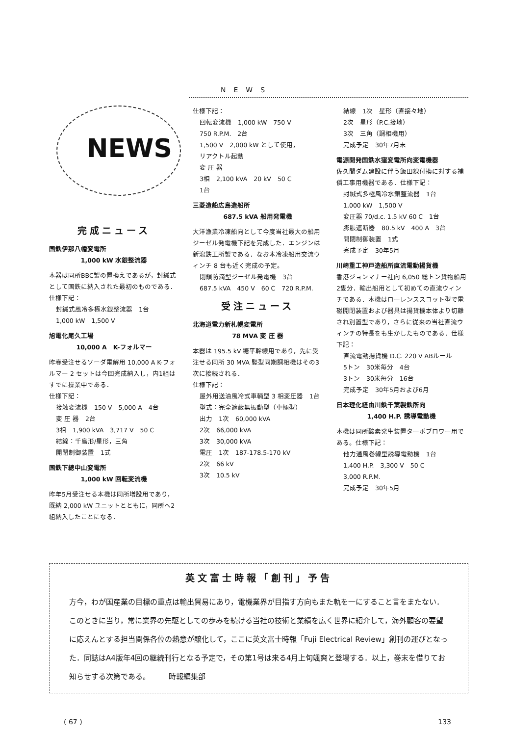NEWS
NEWS
完成ニュース
国鉄伊那八幡変電所
1,000 kW 水銀整流器
本器は同所BBC製の置換えであるが，封緘式として国鉄に納入された最初のものである．仕様下記：
封緘式風冷多極水銀整流器　1台
1,000 kW　1,500 V
旭電化尾久工場
10,000 A　K-フォルマー
昨春受注せるソーダ電解用 10,000 A K-フォルマー 2 セットは今回完成納入し，内1組はすでに操業中である．
仕様下記：
接触変流機　150 V　5,000 A　4台
変 圧 器　2台
3相　1,900 kVA　3,717 V　50 C
結線：千鳥形/星形，三角
開閉制御装置　1式
国鉄下總中山変電所
1,000 kW 回転変流機
昨年5月受注せる本機は同所増設用であり，既納 2,000 kW ユニットとともに，同所へ2組納入したことになる．
仕様下記：
回転変流機　1,000 kW　750 V
750 R.P.M.　2台
1,500 V　2,000 kW として使用，
リアクトル起動
変 圧 器
3相　2,100 kVA　20 kV　50 C
1台
三菱造船広島造船所
687.5 kVA 船用発電機
大洋漁業冷凍船向として今度当社最大の船用ジーゼル発電機下記を完成した．エンジンは新潟鉄工所製である．なお本冷凍船用交流ウィンチ 8 台も近く完成の予定。
閉鎖防滴型ジーゼル発電機　3台
687.5 kVA　450 V　60 C　720 R.P.M.
受注ニュース
北海道電力新札幌変電所
78 MVA 変 圧 器
本器は 195.5 kV 糖平幹線用であり，先に受注せる同所 30 MVA 竪型同期調相機はその3次に接続される．
仕様下記：
屋外用送油風冷式車輛型 3 相変圧器　1台
型式：完全遮蔽無振動型（車輛型）
出力　1次　60,000 kVA
2次　66,000 kVA
3次　30,000 kVA
電圧　1次　187-178.5-170 kV
2次　66 kV
3次　10.5 kV
結線　1次　星形（直接々地）
2次　星形（P.C.接地）
3次　三角（調相機用）
完成予定　30年7月末
電源開発国鉄水窪変電所向変電機器
佐久間ダム建設に伴う飯田線付換に対する補償工事用機器である．仕様下記：
封緘式多極風冷水銀整流器　1台
1,000 kW　1,500 V
変圧器 70/d.c. 1.5 kV 60 C　1台
膨脹遮断器　80.5 kV　400 A　3台
開閉制御装置　1式
完成予定　30年5月
川崎重工神戸造船所直流電動揚貨機
香港ジョンマナー社向 6,050 総トン貨物船用2隻分．輸出船用として初めての直流ウィンチである．本機はローレンススコット型で電磁開閉装置および器具は揚貨機本体より切離され別置型であり，さらに従来の当社直流ウィンチの特長をも生かしたものである．仕様下記：
直流電動揚貨機 D.C. 220 V ABルール
5トン　30米毎分　4台
3トン　30米毎分　16台
完成予定　30年5月および6月
日本理化経由川鉄千葉製鉄所向
1,400 H.P. 誘導電動機
本機は同所酸素発生装置ターボブロワー用である。仕様下記：
他力通風巻線型誘導電動機　1台
1,400 H.P.　3,300 V　50 C
3,000 R.P.M.
完成予定　30年5月
英文富士時報「創刊」予告
方今，わが国産業の目標の重点は輸出貿易にあり，電機業界が目指す方向もまた軌を一にすること言をまたない．このときに当り，常に業界の先駆としての歩みを続ける当社の技術と業績を広く世界に紹介して，海外顧客の要望に応えんとする担当関係各位の熱意が醸化して，ここに英文富士時報「Fuji Electrical Review」創刊の運びとなった．同誌はA4版年4回の継続刊行となる予定で，その第1号は来る4月上旬颯爽と登場する．以上，巻末を借りてお知らせする次第である。　　　時報編集部
( 67 ) 133